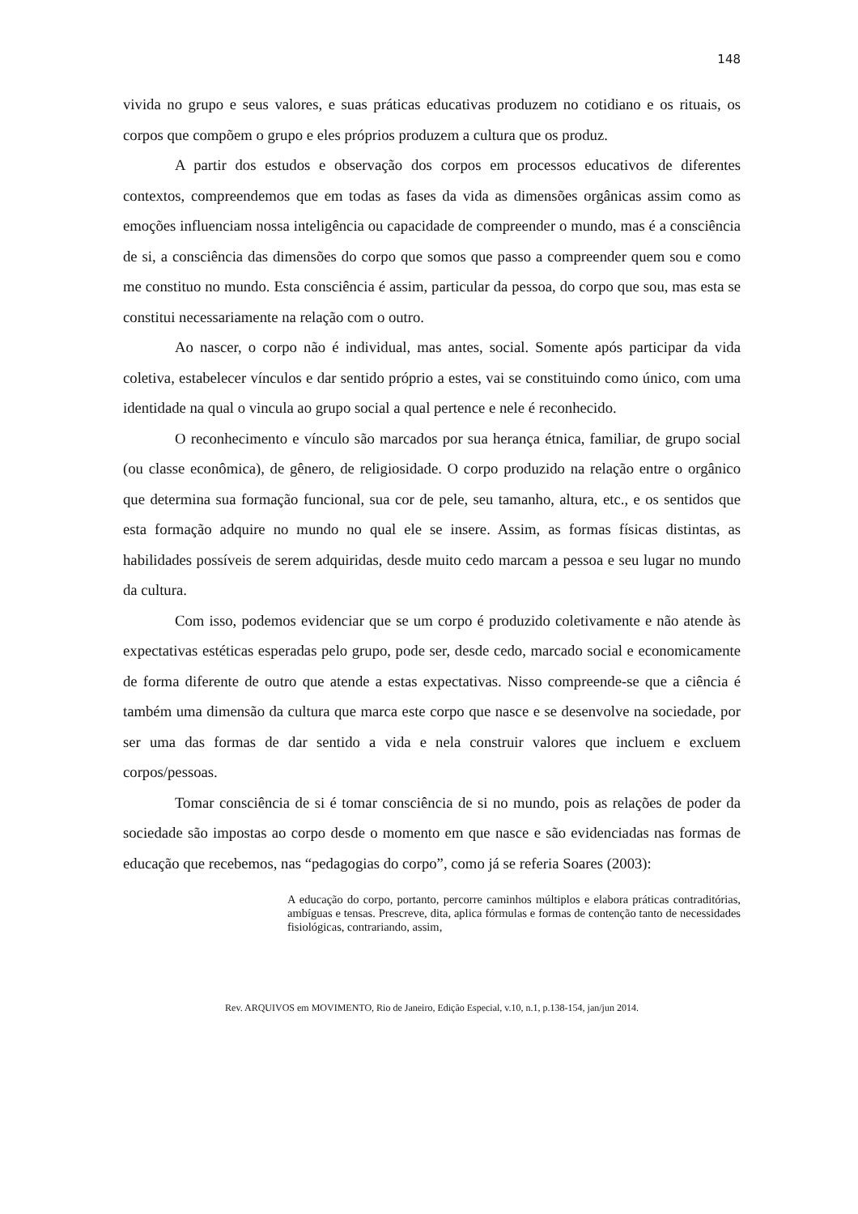148
vivida no grupo e seus valores, e suas práticas educativas produzem no cotidiano e os rituais, os corpos que compõem o grupo e eles próprios produzem a cultura que os produz.
A partir dos estudos e observação dos corpos em processos educativos de diferentes contextos, compreendemos que em todas as fases da vida as dimensões orgânicas assim como as emoções influenciam nossa inteligência ou capacidade de compreender o mundo, mas é a consciência de si, a consciência das dimensões do corpo que somos que passo a compreender quem sou e como me constituo no mundo. Esta consciência é assim, particular da pessoa, do corpo que sou, mas esta se constitui necessariamente na relação com o outro.
Ao nascer, o corpo não é individual, mas antes, social. Somente após participar da vida coletiva, estabelecer vínculos e dar sentido próprio a estes, vai se constituindo como único, com uma identidade na qual o vincula ao grupo social a qual pertence e nele é reconhecido.
O reconhecimento e vínculo são marcados por sua herança étnica, familiar, de grupo social (ou classe econômica), de gênero, de religiosidade. O corpo produzido na relação entre o orgânico que determina sua formação funcional, sua cor de pele, seu tamanho, altura, etc., e os sentidos que esta formação adquire no mundo no qual ele se insere. Assim, as formas físicas distintas, as habilidades possíveis de serem adquiridas, desde muito cedo marcam a pessoa e seu lugar no mundo da cultura.
Com isso, podemos evidenciar que se um corpo é produzido coletivamente e não atende às expectativas estéticas esperadas pelo grupo, pode ser, desde cedo, marcado social e economicamente de forma diferente de outro que atende a estas expectativas. Nisso compreende-se que a ciência é também uma dimensão da cultura que marca este corpo que nasce e se desenvolve na sociedade, por ser uma das formas de dar sentido a vida e nela construir valores que incluem e excluem corpos/pessoas.
Tomar consciência de si é tomar consciência de si no mundo, pois as relações de poder da sociedade são impostas ao corpo desde o momento em que nasce e são evidenciadas nas formas de educação que recebemos, nas “pedagogias do corpo”, como já se referia Soares (2003):
A educação do corpo, portanto, percorre caminhos múltiplos e elabora práticas contraditórias, ambíguas e tensas. Prescreve, dita, aplica fórmulas e formas de contenção tanto de necessidades fisiológicas, contrariando, assim,
Rev. ARQUIVOS em MOVIMENTO, Rio de Janeiro, Edição Especial, v.10, n.1, p.138-154, jan/jun 2014.